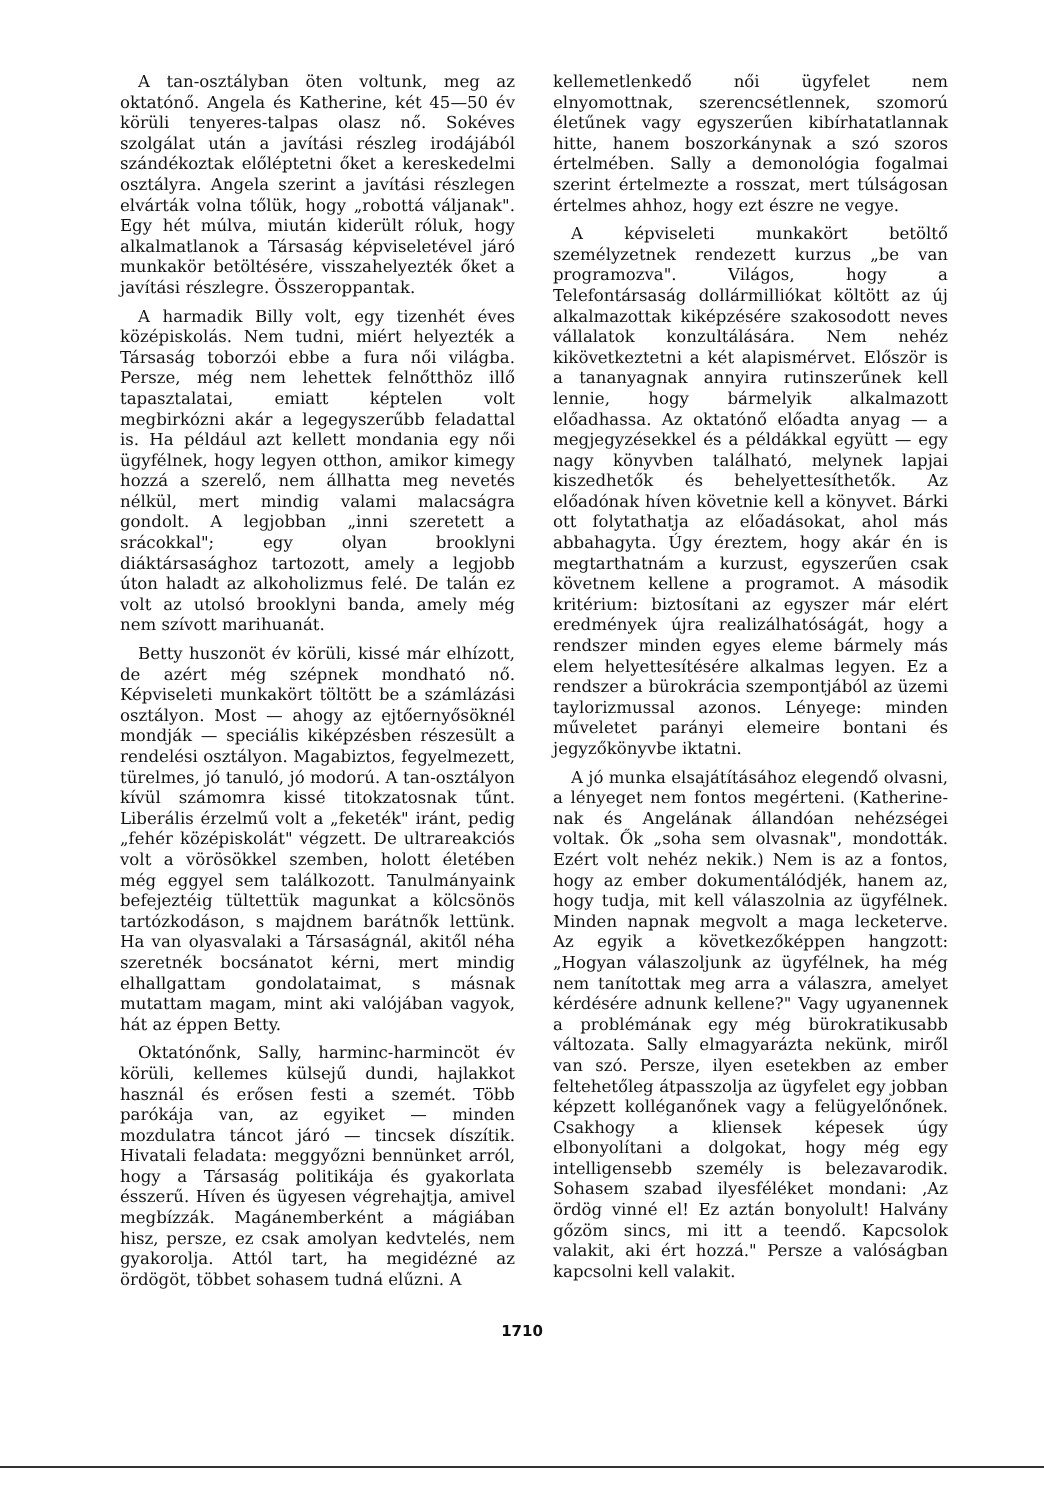A tan-osztályban öten voltunk, meg az oktatónő. Angela és Katherine, két 45—50 év körüli tenyeres-talpas olasz nő. Sokéves szolgálat után a javítási részleg irodájából szándékoztak előléptetni őket a kereskedelmi osztályra. Angela szerint a javítási részlegen elvárták volna tőlük, hogy „robottá váljanak". Egy hét múlva, miután kiderült róluk, hogy alkalmatlanok a Társaság képviseletével járó munkakör betöltésére, visszahelyezték őket a javítási részlegre. Összeroppantak.
A harmadik Billy volt, egy tizenhét éves középiskolás. Nem tudni, miért helyezték a Társaság toborzói ebbe a fura női világba. Persze, még nem lehettek felnőtthöz illő tapasztalatai, emiatt képtelen volt megbirkózni akár a legegyszerűbb feladattal is. Ha például azt kellett mondania egy női ügyfélnek, hogy legyen otthon, amikor kimegy hozzá a szerelő, nem állhatta meg nevetés nélkül, mert mindig valami malacságra gondolt. A legjobban „inni szeretett a srácokkal"; egy olyan brooklyni diáktársasághoz tartozott, amely a legjobb úton haladt az alkoholizmus felé. De talán ez volt az utolsó brooklyni banda, amely még nem szívott marihuanát.
Betty huszonöt év körüli, kissé már elhízott, de azért még szépnek mondható nő. Képviseleti munkakört töltött be a számlázási osztályon. Most — ahogy az ejtőernyősöknél mondják — speciális kiképzésben részesült a rendelési osztályon. Magabiztos, fegyelmezett, türelmes, jó tanuló, jó modorú. A tan-osztályon kívül számomra kissé titokzatosnak tűnt. Liberális érzelmű volt a „feketék" iránt, pedig „fehér középiskolát" végzett. De ultrareakciós volt a vörösökkel szemben, holott életében még eggyel sem találkozott. Tanulmányaink befejeztéig tültettük magunkat a kölcsönös tartózkodáson, s majdnem barátnők lettünk. Ha van olyasvalaki a Társaságnál, akitől néha szeretnék bocsánatot kérni, mert mindig elhallgattam gondolataimat, s másnak mutattam magam, mint aki valójában vagyok, hát az éppen Betty.
Oktatónőnk, Sally, harminc-harmincöt év körüli, kellemes külsejű dundi, hajlakkot használ és erősen festi a szemét. Több parókája van, az egyiket — minden mozdulatra táncot járó — tincsek díszítik. Hivatali feladata: meggyőzni bennünket arról, hogy a Társaság politikája és gyakorlata ésszerű. Híven és ügyesen végrehajtja, amivel megbízzák. Magánemberként a mágiában hisz, persze, ez csak amolyan kedvtelés, nem gyakorolja. Attól tart, ha megidézné az ördögöt, többet sohasem tudná elűzni. A
kellemetlenkedő női ügyfelet nem elnyomottnak, szerencsétlennek, szomorú életűnek vagy egyszerűen kibírhatatlannak hitte, hanem boszorkánynak a szó szoros értelmében. Sally a demonológia fogalmai szerint értelmezte a rosszat, mert túlságosan értelmes ahhoz, hogy ezt észre ne vegye.
A képviseleti munkakört betöltő személyzetnek rendezett kurzus „be van programozva". Világos, hogy a Telefontársaság dollármilliókat költött az új alkalmazottak kiképzésére szakosodott neves vállalatok konzultálására. Nem nehéz kikövetkeztetni a két alapismérvet. Először is a tananyagnak annyira rutinszerűnek kell lennie, hogy bármelyik alkalmazott előadhassa. Az oktatónő előadta anyag — a megjegyzésekkel és a példákkal együtt — egy nagy könyvben található, melynek lapjai kiszedhetők és behelyettesíthetők. Az előadónak híven követnie kell a könyvet. Bárki ott folytathatja az előadásokat, ahol más abbahagyta. Úgy éreztem, hogy akár én is megtarthatnám a kurzust, egyszerűen csak követnem kellene a programot. A második kritérium: biztosítani az egyszer már elért eredmények újra realizálhatóságát, hogy a rendszer minden egyes eleme bármely más elem helyettesítésére alkalmas legyen. Ez a rendszer a bürokrácia szempontjából az üzemi taylorizmussal azonos. Lényege: minden műveletet parányi elemeire bontani és jegyzőkönyvbe iktatni.
A jó munka elsajátításához elegendő olvasni, a lényeget nem fontos megérteni. (Katherine-nak és Angelának állandóan nehézségei voltak. Ők „soha sem olvasnak", mondották. Ezért volt nehéz nekik.) Nem is az a fontos, hogy az ember dokumentálódjék, hanem az, hogy tudja, mit kell válaszolnia az ügyfélnek. Minden napnak megvolt a maga lecketerve. Az egyik a következőképpen hangzott: „Hogyan válaszoljunk az ügyfélnek, ha még nem tanítottak meg arra a válaszra, amelyet kérdésére adnunk kellene?" Vagy ugyanennek a problémának egy még bürokratikusabb változata. Sally elmagyarázta nekünk, miről van szó. Persze, ilyen esetekben az ember feltehetőleg átpasszolja az ügyfelet egy jobban képzett kolléganőnek vagy a felügyelőnőnek. Csakhogy a kliensek képesek úgy elbonyolítani a dolgokat, hogy még egy intelligensebb személy is belezavarodik. Sohasem szabad ilyesféléket mondani: ‚Az ördög vinné el! Ez aztán bonyolult! Halvány gőzöm sincs, mi itt a teendő. Kapcsolok valakit, aki ért hozzá." Persze a valóságban kapcsolni kell valakit.
1710